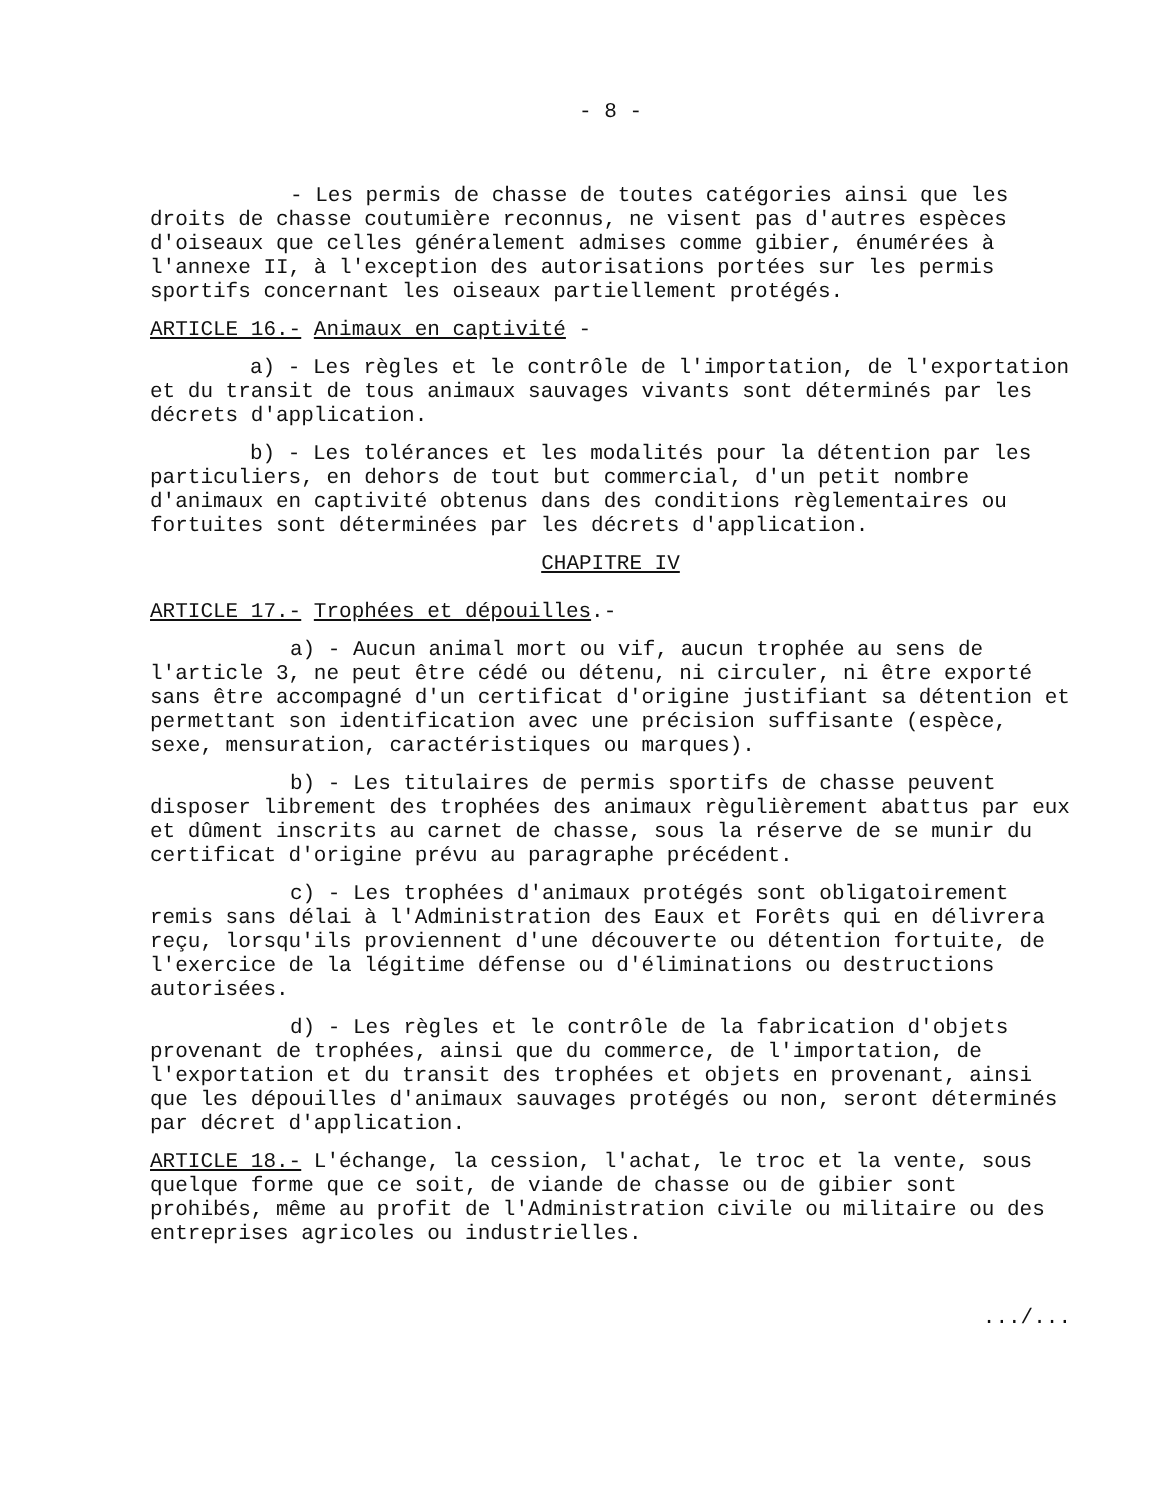- 8 -
- Les permis de chasse de toutes catégories ainsi que les droits de chasse coutumière reconnus, ne visent pas d'autres espèces d'oiseaux que celles généralement admises comme gibier, énumérées à l'annexe II, à l'exception des autorisations portées sur les permis sportifs concernant les oiseaux partiellement protégés.
ARTICLE 16.- Animaux en captivité -
a) - Les règles et le contrôle de l'importation, de l'exportation et du transit de tous animaux sauvages vivants sont déterminés par les décrets d'application.
b) - Les tolérances et les modalités pour la détention par les particuliers, en dehors de tout but commercial, d'un petit nombre d'animaux en captivité obtenus dans des conditions règlementaires ou fortuites sont déterminées par les décrets d'application.
CHAPITRE IV
ARTICLE 17.- Trophées et dépouilles.-
a) - Aucun animal mort ou vif, aucun trophée au sens de l'article 3, ne peut être cédé ou détenu, ni circuler, ni être exporté sans être accompagné d'un certificat d'origine justifiant sa détention et permettant son identification avec une précision suffisante (espèce, sexe, mensuration, caractéristiques ou marques).
b) - Les titulaires de permis sportifs de chasse peuvent disposer librement des trophées des animaux règulièrement abattus par eux et dûment inscrits au carnet de chasse, sous la réserve de se munir du certificat d'origine prévu au paragraphe précédent.
c) - Les trophées d'animaux protégés sont obligatoirement remis sans délai à l'Administration des Eaux et Forêts qui en délivrera reçu, lorsqu'ils proviennent d'une découverte ou détention fortuite, de l'exercice de la légitime défense ou d'éliminations ou destructions autorisées.
d) - Les règles et le contrôle de la fabrication d'objets provenant de trophées, ainsi que du commerce, de l'importation, de l'exportation et du transit des trophées et objets en provenant, ainsi que les dépouilles d'animaux sauvages protégés ou non, seront déterminés par décret d'application.
ARTICLE 18.- L'échange, la cession, l'achat, le troc et la vente, sous quelque forme que ce soit, de viande de chasse ou de gibier sont prohibés, même au profit de l'Administration civile ou militaire ou des entreprises agricoles ou industrielles.
.../...